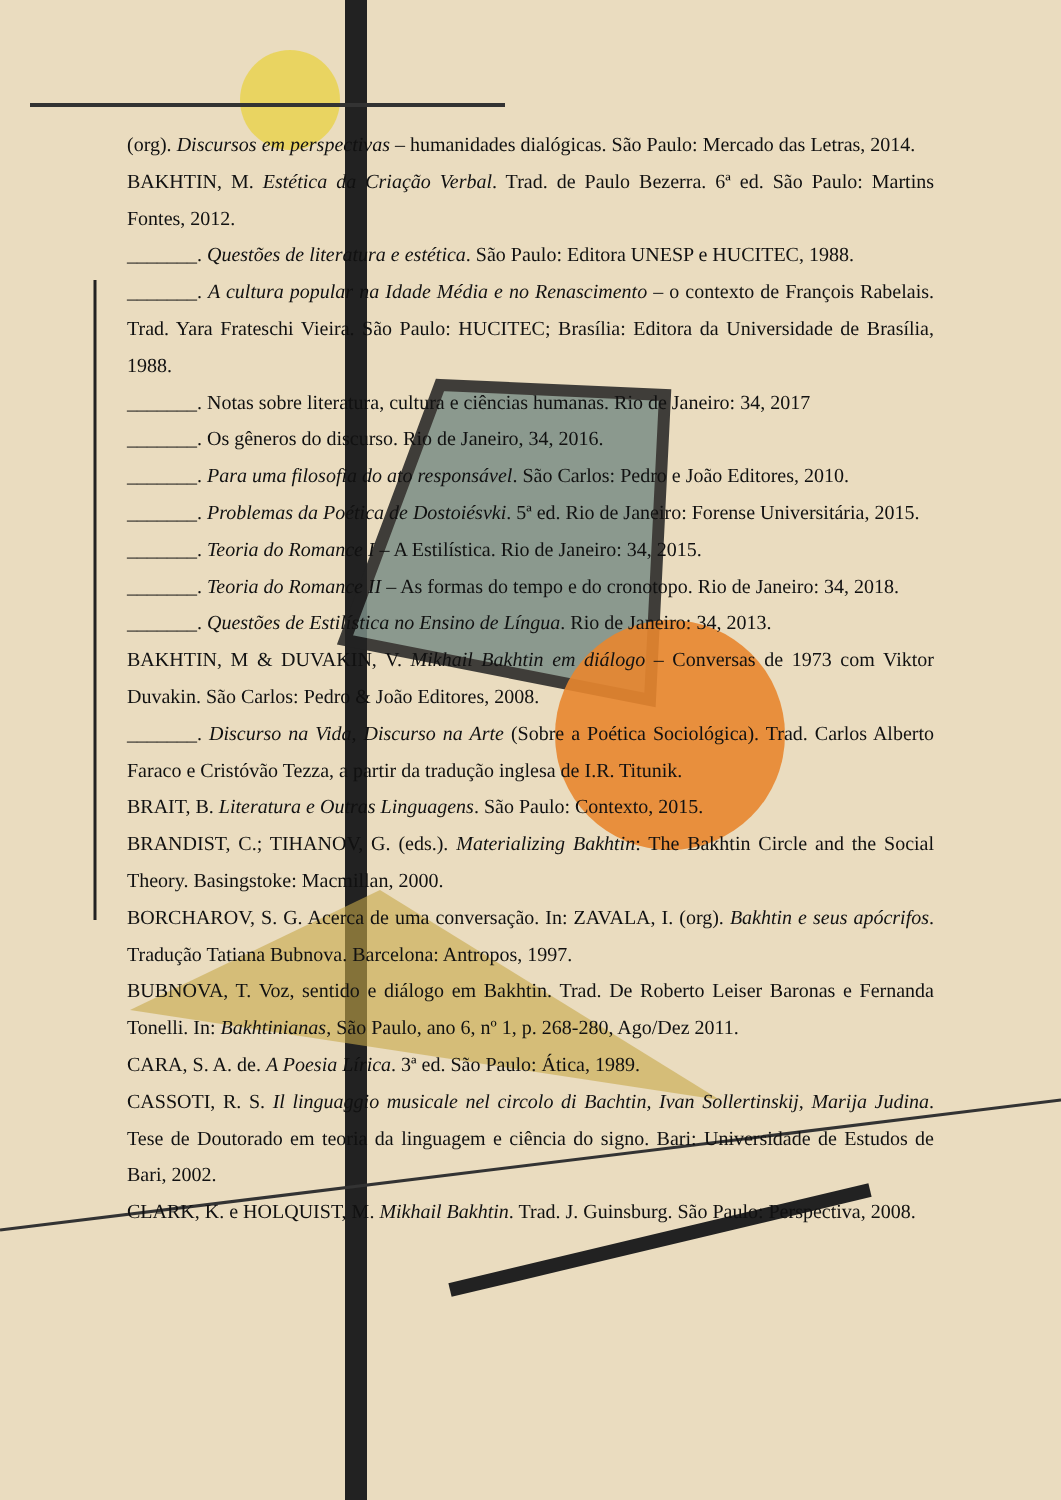(org). Discursos em perspectivas – humanidades dialógicas. São Paulo: Mercado das Letras, 2014.
BAKHTIN, M. Estética da Criação Verbal. Trad. de Paulo Bezerra. 6ª ed. São Paulo: Martins Fontes, 2012.
_______. Questões de literatura e estética. São Paulo: Editora UNESP e HUCITEC, 1988.
_______. A cultura popular na Idade Média e no Renascimento – o contexto de François Rabelais. Trad. Yara Frateschi Vieira. São Paulo: HUCITEC; Brasília: Editora da Universidade de Brasília, 1988.
_______. Notas sobre literatura, cultura e ciências humanas. Rio de Janeiro: 34, 2017
_______. Os gêneros do discurso. Rio de Janeiro, 34, 2016.
_______. Para uma filosofia do ato responsável. São Carlos: Pedro e João Editores, 2010.
_______. Problemas da Poética de Dostoiésvki. 5ª ed. Rio de Janeiro: Forense Universitária, 2015.
_______. Teoria do Romance I – A Estilística. Rio de Janeiro: 34, 2015.
_______. Teoria do Romance II – As formas do tempo e do cronotopo. Rio de Janeiro: 34, 2018.
_______. Questões de Estilística no Ensino de Língua. Rio de Janeiro: 34, 2013.
BAKHTIN, M & DUVAKIN, V. Mikhail Bakhtin em diálogo – Conversas de 1973 com Viktor Duvakin. São Carlos: Pedro & João Editores, 2008.
_______. Discurso na Vida, Discurso na Arte (Sobre a Poética Sociológica). Trad. Carlos Alberto Faraco e Cristóvão Tezza, a partir da tradução inglesa de I.R. Titunik.
BRAIT, B. Literatura e Outras Linguagens. São Paulo: Contexto, 2015.
BRANDIST, C.; TIHANOV, G. (eds.). Materializing Bakhtin: The Bakhtin Circle and the Social Theory. Basingstoke: Macmillan, 2000.
BORCHAROV, S. G. Acerca de uma conversação. In: ZAVALA, I. (org). Bakhtin e seus apócrifos. Tradução Tatiana Bubnova. Barcelona: Antropos, 1997.
BUBNOVA, T. Voz, sentido e diálogo em Bakhtin. Trad. De Roberto Leiser Baronas e Fernanda Tonelli. In: Bakhtinianas, São Paulo, ano 6, nº 1, p. 268-280, Ago/Dez 2011.
CARA, S. A. de. A Poesia Lírica. 3ª ed. São Paulo: Ática, 1989.
CASSOTI, R. S. Il linguaggio musicale nel circolo di Bachtin, Ivan Sollertinskij, Marija Judina. Tese de Doutorado em teoria da linguagem e ciência do signo. Bari: Universidade de Estudos de Bari, 2002.
CLARK, K. e HOLQUIST, M. Mikhail Bakhtin. Trad. J. Guinsburg. São Paulo: Perspectiva, 2008.